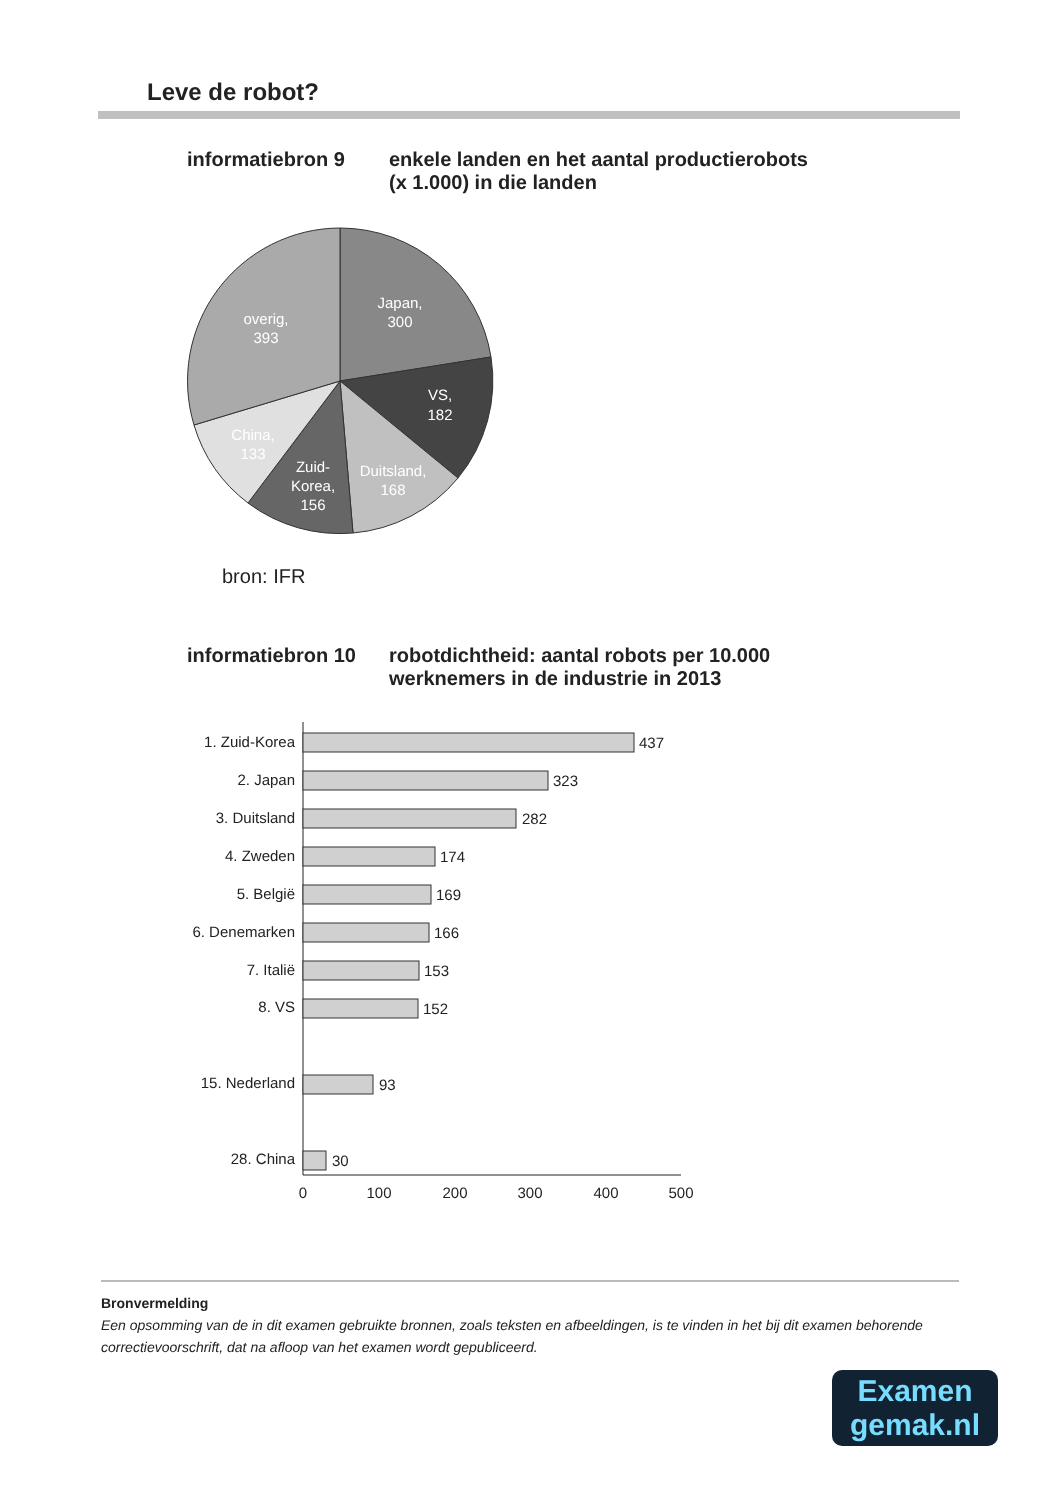Leve de robot?
informatiebron 9 enkele landen en het aantal productierobots
(x 1.000) in die landen
Japan,
300
VS,
182
Duitsland,
168
Zuid-
Korea,
156
China,
133
overig,
393
bron: IFR
informatiebron 10
robotdichtheid: aantal robots per 10.000
werknemers in de industrie in 2013
1. Zuid-Korea
2. Japan
3. Duitsland
4. Zweden
5. België
6. Denemarken
7. Italië
8. VS
15. Nederland
28. China
437
323
282
174
169
166
153
152
93
30
0
100
200
300
400
500
Bronvermelding
Een opsomming van de in dit examen gebruikte bronnen, zoals teksten en afbeeldingen, is te vinden in het bij dit examen behorende correctievoorschrift, dat na afloop van het examen wordt gepubliceerd.
Examen
gemak.nl